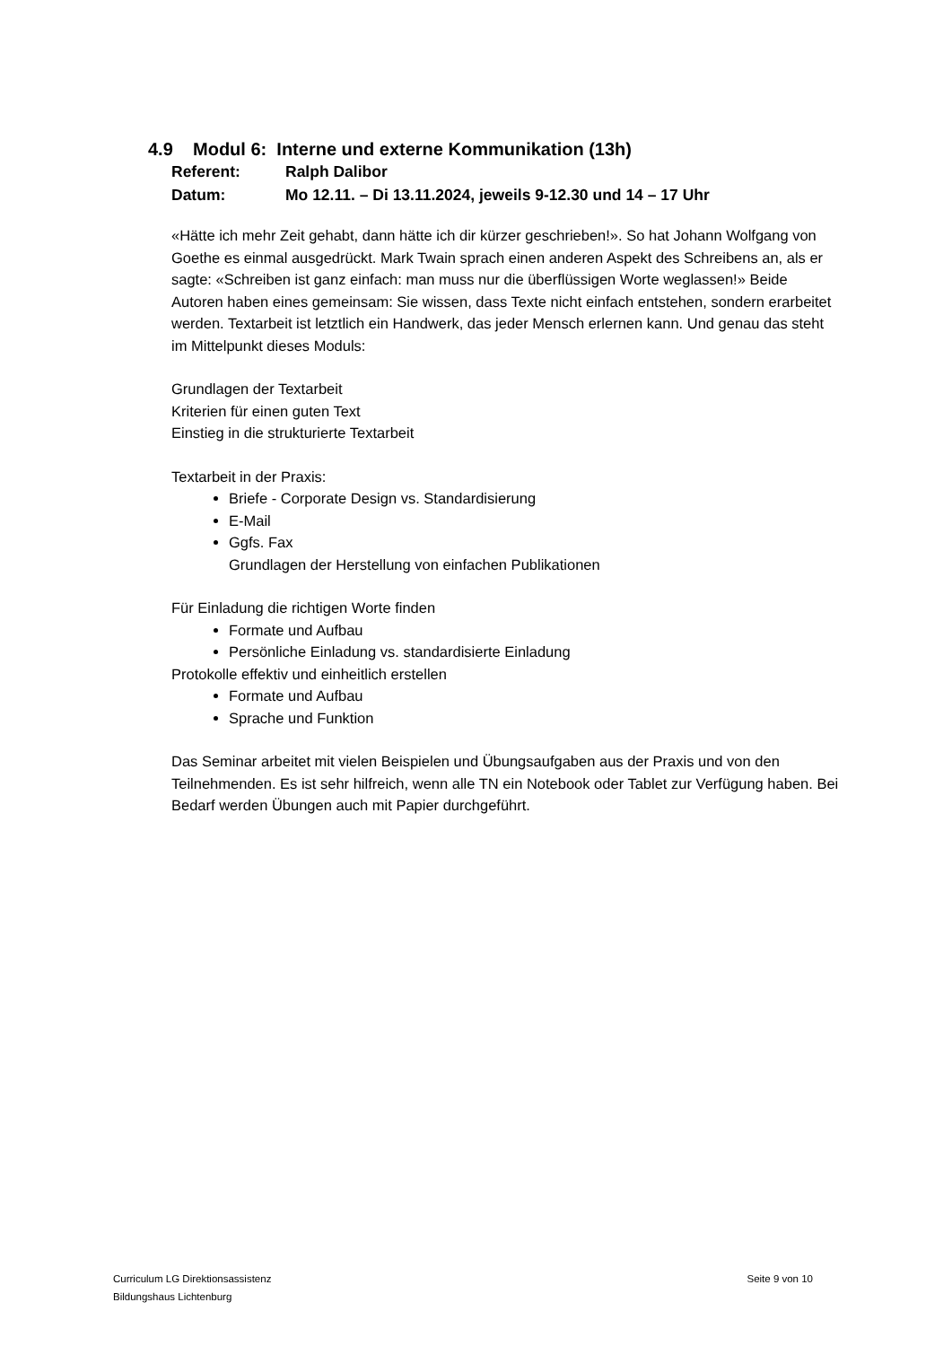4.9 Modul 6: Interne und externe Kommunikation (13h)
Referent: Ralph Dalibor
Datum: Mo 12.11. – Di 13.11.2024, jeweils 9-12.30 und 14 – 17 Uhr
«Hätte ich mehr Zeit gehabt, dann hätte ich dir kürzer geschrieben!». So hat Johann Wolfgang von Goethe es einmal ausgedrückt. Mark Twain sprach einen anderen Aspekt des Schreibens an, als er sagte: «Schreiben ist ganz einfach: man muss nur die überflüssigen Worte weglassen!» Beide Autoren haben eines gemeinsam: Sie wissen, dass Texte nicht einfach entstehen, sondern erarbeitet werden. Textarbeit ist letztlich ein Handwerk, das jeder Mensch erlernen kann. Und genau das steht im Mittelpunkt dieses Moduls:
Grundlagen der Textarbeit
Kriterien für einen guten Text
Einstieg in die strukturierte Textarbeit
Textarbeit in der Praxis:
Briefe - Corporate Design vs. Standardisierung
E-Mail
Ggfs. Fax
Grundlagen der Herstellung von einfachen Publikationen
Für Einladung die richtigen Worte finden
Formate und Aufbau
Persönliche Einladung vs. standardisierte Einladung
Protokolle effektiv und einheitlich erstellen
Formate und Aufbau
Sprache und Funktion
Das Seminar arbeitet mit vielen Beispielen und Übungsaufgaben aus der Praxis und von den Teilnehmenden. Es ist sehr hilfreich, wenn alle TN ein Notebook oder Tablet zur Verfügung haben. Bei Bedarf werden Übungen auch mit Papier durchgeführt.
Curriculum LG Direktionsassistenz
Bildungshaus Lichtenburg
Seite 9 von 10